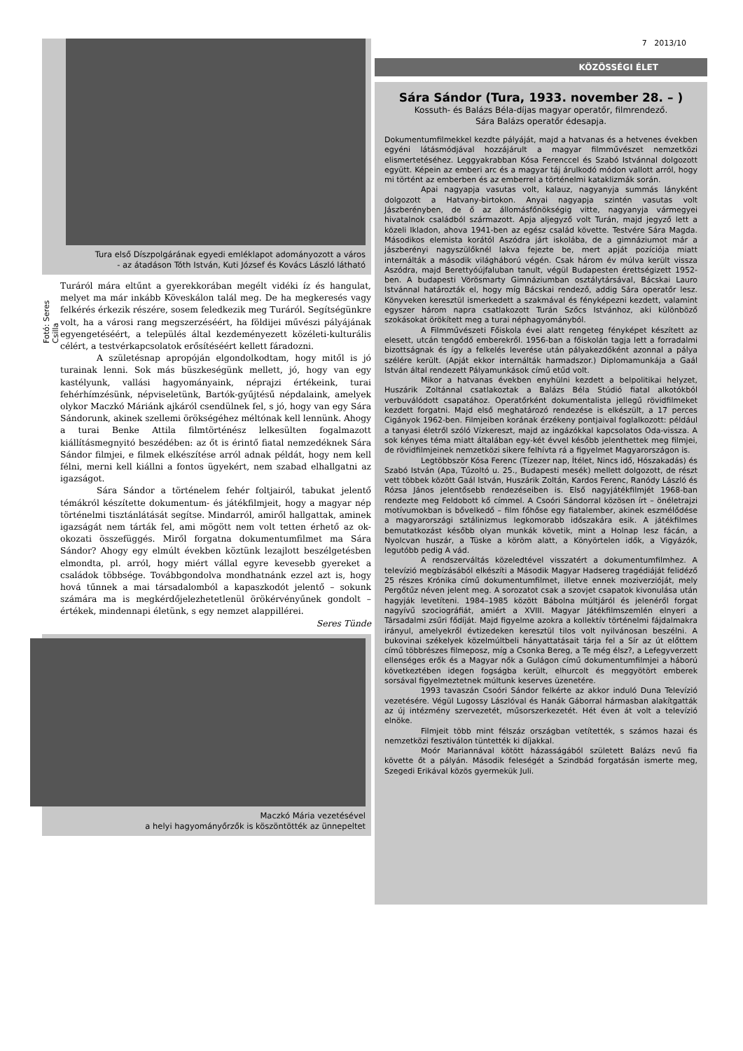Tura első Díszpolgárának egyedi emléklapot adományozott a város
- az átadáson Tóth István, Kuti József és Kovács László látható
Fotó: Seres Csilla
Turáról mára eltűnt a gyerekkorában megélt vidéki íz és hangulat, melyet ma már inkább Köveskálon talál meg. De ha megkeresés vagy felkérés érkezik részére, sosem feledkezik meg Turáról. Segítségünkre volt, ha a városi rang megszerzéséért, ha földijei művészi pályájának egyengetéséért, a település által kezdeményezett közéleti-kulturális célért, a testvérkapcsolatok erősítéséért kellett fáradozni.
A születésnap apropóján elgondolkodtam, hogy mitől is jó turainak lenni. Sok más büszkeségünk mellett, jó, hogy van egy kastélyunk, vallási hagyományaink, néprajzi értékeink, turai fehérhímzésünk, népviseletünk, Bartók-gyűjtésű népdalaink, amelyek olykor Maczkó Máriánk ajkáról csendülnek fel, s jó, hogy van egy Sára Sándorunk, akinek szellemi örökségéhez méltónak kell lennünk. Ahogy a turai Benke Attila filmtörténész lelkesülten fogalmazott kiállításmegnyitó beszédében: az őt is érintő fiatal nemzedéknek Sára Sándor filmjei, e filmek elkészítése arról adnak példát, hogy nem kell félni, merni kell kiállni a fontos ügyekért, nem szabad elhallgatni az igazságot.
Sára Sándor a történelem fehér foltjairól, tabukat jelentő témákról készítette dokumentum- és játékfilmjeit, hogy a magyar nép történelmi tisztánlátását segítse. Mindarról, amiről hallgattak, aminek igazságát nem tárták fel, ami mögött nem volt tetten érhető az ok-okozati összefüggés. Miről forgatna dokumentumfilmet ma Sára Sándor? Ahogy egy elmúlt években köztünk lezajlott beszélgetésben elmondta, pl. arról, hogy miért vállal egyre kevesebb gyereket a családok többsége. Továbbgondolva mondhatnánk ezzel azt is, hogy hová tűnnek a mai társadalomból a kapaszkodót jelentő – sokunk számára ma is megkérdőjelezhetetlenül örökérvényűnek gondolt – értékek, mindennapi életünk, s egy nemzet alappillérei.
Seres Tünde
Maczkó Mária vezetésével
a helyi hagyományőrzők is köszöntötték az ünnepeltet
7 2013/10
KÖZÖSSÉGI ÉLET
Sára Sándor (Tura, 1933. november 28. – )
Kossuth- és Balázs Béla-díjas magyar operatőr, filmrendező.
Sára Balázs operatőr édesapja.
Dokumentumfilmekkel kezdte pályáját, majd a hatvanas és a hetvenes években egyéni látásmódjával hozzájárult a magyar filmművészet nemzetközi elismertetéséhez. Leggyakrabban Kósa Ferenccel és Szabó Istvánnal dolgozott együtt. Képein az emberi arc és a magyar táj árulkodó módon vallott arról, hogy mi történt az emberben és az emberrel a történelmi kataklizmák során.
Apai nagyapja vasutas volt, kalauz, nagyanyja summás lányként dolgozott a Hatvany-birtokon. Anyai nagyapja szintén vasutas volt Jászberényben, de ő az állomásfőnökségig vitte, nagyanyja vármegyei hivatalnok családból származott. Apja aljegyző volt Turán, majd jegyző lett a közeli Ikladon, ahova 1941-ben az egész család követte. Testvére Sára Magda. Másodikos elemista korától Aszódra járt iskolába, de a gimnáziumot már a jászberényi nagyszülőknél lakva fejezte be, mert apját pozíciója miatt internálták a második világháború végén. Csak három év múlva került vissza Aszódra, majd Berettyóújfaluban tanult, végül Budapesten érettségizett 1952-ben. A budapesti Vörösmarty Gimnáziumban osztálytársával, Bácskai Lauro Istvánnal határozták el, hogy míg Bácskai rendező, addig Sára operatőr lesz. Könyveken keresztül ismerkedett a szakmával és fényképezni kezdett, valamint egyszer három napra csatlakozott Turán Szőcs Istvánhoz, aki különböző szokásokat örökített meg a turai néphagyományból.
A Filmművészeti Főiskola évei alatt rengeteg fényképet készített az elesett, utcán tengődő emberekről. 1956-ban a főiskolán tagja lett a forradalmi bizottságnak és így a felkelés leverése után pályakezdőként azonnal a pálya szélére került. (Apját ekkor internálták harmadszor.) Diplomamunkája a Gaál István által rendezett Pályamunkások című etűd volt.
Mikor a hatvanas években enyhülni kezdett a belpolitikai helyzet, Huszárik Zoltánnal csatlakoztak a Balázs Béla Stúdió fiatal alkotókból verbuválódott csapatához. Operatőrként dokumentalista jellegű rövidfilmeket kezdett forgatni. Majd első meghatározó rendezése is elkészült, a 17 perces Cigányok 1962-ben. Filmjeiben korának érzékeny pontjaival foglalkozott: például a tanyasi életről szóló Vízkereszt, majd az ingázókkal kapcsolatos Oda-vissza. A sok kényes téma miatt általában egy-két évvel később jelenthettek meg filmjei, de rövidfilmjeinek nemzetközi sikere felhívta rá a figyelmet Magyarországon is.
Legtöbbször Kósa Ferenc (Tízezer nap, Ítélet, Nincs idő, Hószakadás) és Szabó István (Apa, Tűzoltó u. 25., Budapesti mesék) mellett dolgozott, de részt vett többek között Gaál István, Huszárik Zoltán, Kardos Ferenc, Ranódy László és Rózsa János jelentősebb rendezéseiben is. Első nagyjátékfilmjét 1968-ban rendezte meg Feldobott kő címmel. A Csoóri Sándorral közösen írt – önéletrajzi motívumokban is bővelkedő – film főhőse egy fiatalember, akinek eszmélődése a magyarországi sztálinizmus legkomorabb időszakára esik. A játékfilmes bemutatkozást később olyan munkák követik, mint a Holnap lesz fácán, a Nyolcvan huszár, a Tüske a köröm alatt, a Könyörtelen idők, a Vigyázók, legutóbb pedig A vád.
A rendszerváltás közeledtével visszatért a dokumentumfilmhez. A televízió megbízásából elkészíti a Második Magyar Hadsereg tragédiáját felidéző 25 részes Krónika című dokumentumfilmet, illetve ennek moziverzióját, mely Pergőtűz néven jelent meg. A sorozatot csak a szovjet csapatok kivonulása után hagyják levetíteni. 1984–1985 között Bábolna múltjáról és jelenéről forgat nagyívű szociográfiát, amiért a XVIII. Magyar Játékfilmszemlén elnyeri a Társadalmi zsűri fődíját. Majd figyelme azokra a kollektív történelmi fájdalmakra irányul, amelyekről évtizedeken keresztül tilos volt nyilvánosan beszélni. A bukovinai székelyek közelmúltbeli hányattatásait tárja fel a Sír az út előttem című többrészes filmeposz, míg a Csonka Bereg, a Te még élsz?, a Lefegyverzett ellenséges erők és a Magyar nők a Gulágon című dokumentumfilmjei a háború következtében idegen fogságba került, elhurcolt és meggyötört emberek sorsával figyelmeztetnek múltunk keserves üzenetére.
1993 tavaszán Csoóri Sándor felkérte az akkor induló Duna Televízió vezetésére. Végül Lugossy Lászlóval és Hanák Gáborral hármasban alakítgatták az új intézmény szervezetét, műsorszerkezetét. Hét éven át volt a televízió elnöke.
Filmjeit több mint félszáz országban vetítették, s számos hazai és nemzetközi fesztiválon tüntették ki díjakkal.
Moór Mariannával kötött házasságából született Balázs nevű fia követte őt a pályán. Második feleségét a Szindbád forgatásán ismerte meg, Szegedi Erikával közös gyermekük Juli.